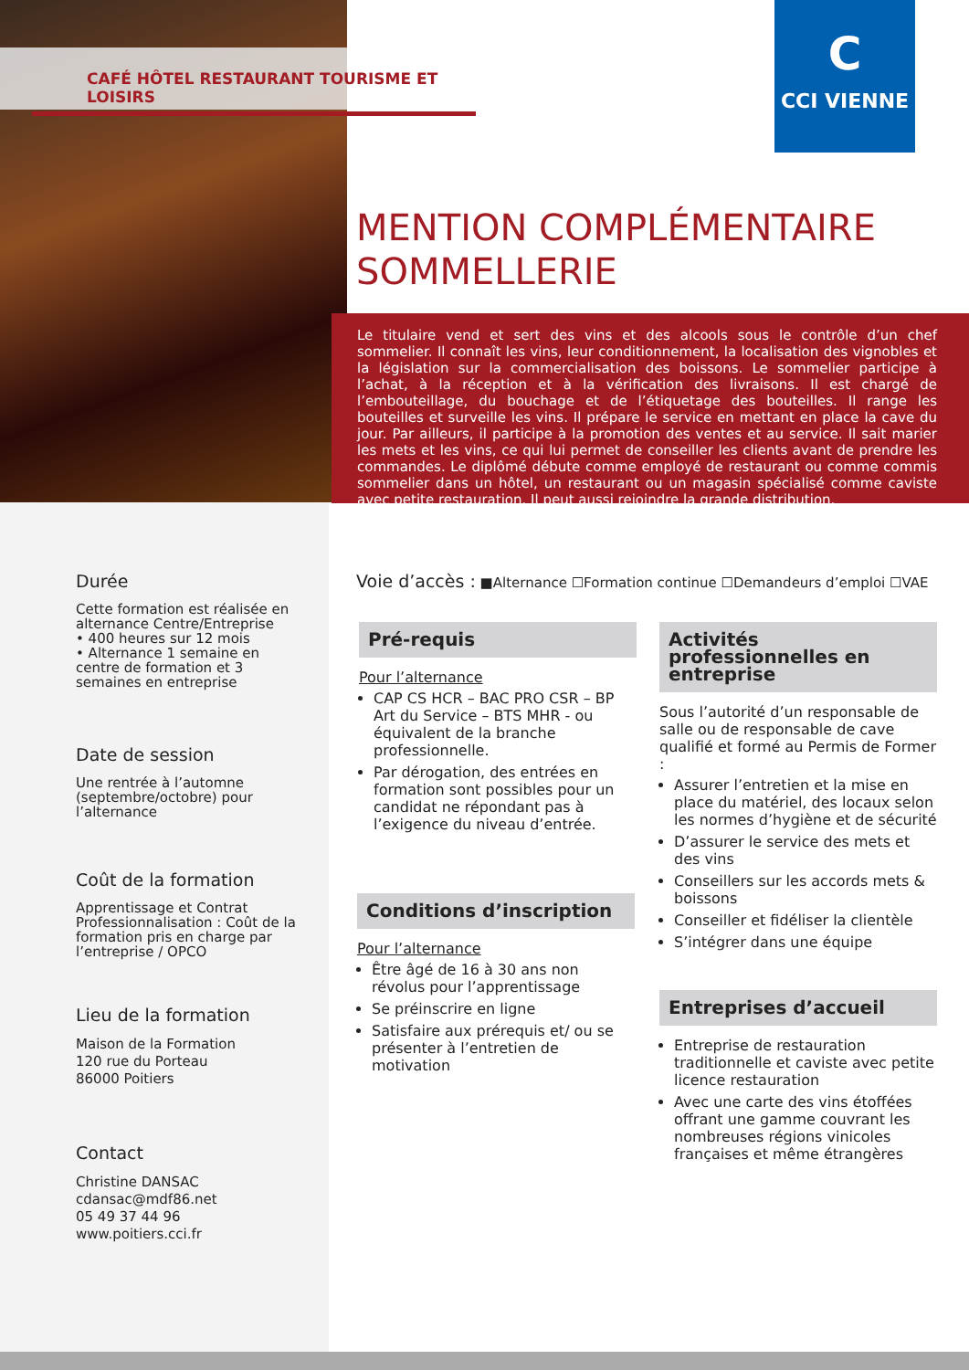CAFÉ HÔTEL RESTAURANT TOURISME ET LOISIRS
C
CCI VIENNE
MENTION COMPLÉMENTAIRE
SOMMELLERIE
Le titulaire vend et sert des vins et des alcools sous le contrôle d’un chef sommelier. Il connaît les vins, leur conditionnement, la localisation des vignobles et la législation sur la commercialisation des boissons. Le sommelier participe à l’achat, à la réception et à la vérification des livraisons. Il est chargé de l’embouteillage, du bouchage et de l’étiquetage des bouteilles. Il range les bouteilles et surveille les vins. Il prépare le service en mettant en place la cave du jour. Par ailleurs, il participe à la promotion des ventes et au service. Il sait marier les mets et les vins, ce qui lui permet de conseiller les clients avant de prendre les commandes. Le diplômé débute comme employé de restaurant ou comme commis sommelier dans un hôtel, un restaurant ou un magasin spécialisé comme caviste avec petite restauration. Il peut aussi rejoindre la grande distribution.
Durée
Cette formation est réalisée en alternance Centre/Entreprise
• 400 heures sur 12 mois
• Alternance 1 semaine en centre de formation et 3 semaines en entreprise
Date de session
Une rentrée à l’automne (septembre/octobre) pour l’alternance
Coût de la formation
Apprentissage et Contrat Professionnalisation : Coût de la formation pris en charge par l’entreprise / OPCO
Lieu de la formation
Maison de la Formation
120 rue du Porteau
86000 Poitiers
Contact
Christine DANSAC
cdansac@mdf86.net
05 49 37 44 96
www.poitiers.cci.fr
Voie d’accès : ■Alternance ☐Formation continue ☐Demandeurs d’emploi ☐VAE
Pré-requis
Pour l’alternance
CAP CS HCR – BAC PRO CSR – BP Art du Service – BTS MHR - ou équivalent de la branche professionnelle.
Par dérogation, des entrées en formation sont possibles pour un candidat ne répondant pas à l’exigence du niveau d’entrée.
Conditions d’inscription
Pour l’alternance
Être âgé de 16 à 30 ans non révolus pour l’apprentissage
Se préinscrire en ligne
Satisfaire aux prérequis et/ ou se présenter à l’entretien de motivation
Activités professionnelles en entreprise
Sous l’autorité d’un responsable de salle ou de responsable de cave qualifié et formé au Permis de Former :
Assurer l’entretien et la mise en place du matériel, des locaux selon les normes d’hygiène et de sécurité
D’assurer le service des mets et des vins
Conseillers sur les accords mets & boissons
Conseiller et fidéliser la clientèle
S’intégrer dans une équipe
Entreprises d’accueil
Entreprise de restauration traditionnelle et caviste avec petite licence restauration
Avec une carte des vins étoffées offrant une gamme couvrant les nombreuses régions vinicoles françaises et même étrangères